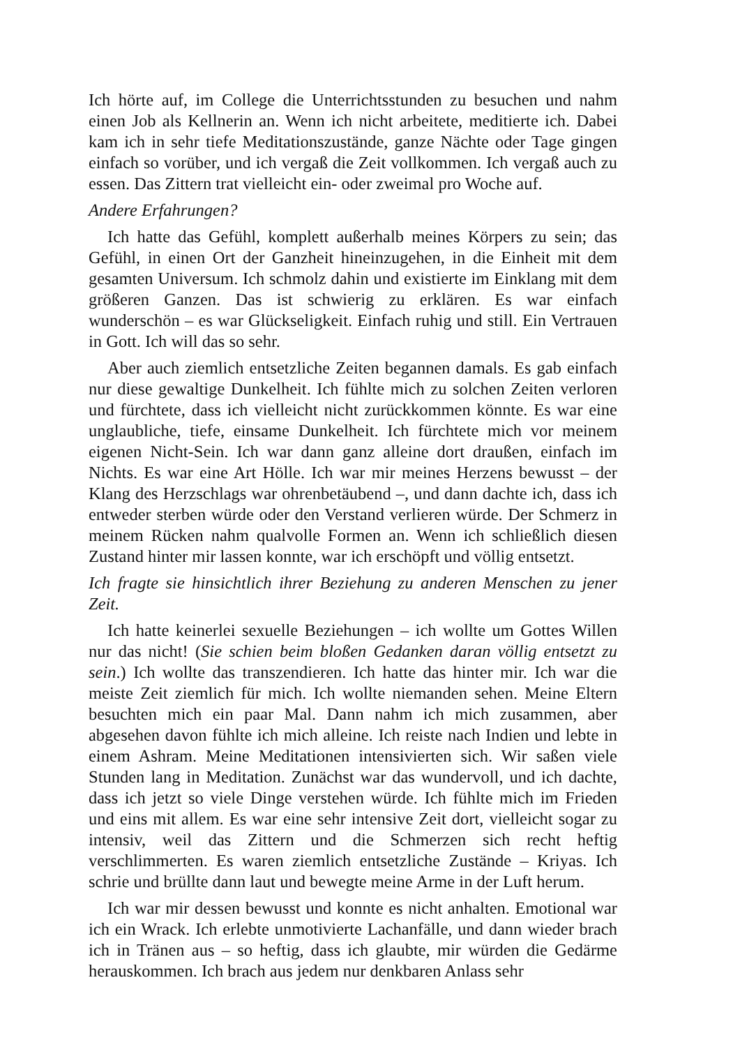Ich hörte auf, im College die Unterrichtsstunden zu besuchen und nahm einen Job als Kellnerin an. Wenn ich nicht arbeitete, meditierte ich. Dabei kam ich in sehr tiefe Meditationszustände, ganze Nächte oder Tage gingen einfach so vorüber, und ich vergaß die Zeit vollkommen. Ich vergaß auch zu essen. Das Zittern trat vielleicht ein- oder zweimal pro Woche auf.
Andere Erfahrungen?
Ich hatte das Gefühl, komplett außerhalb meines Körpers zu sein; das Gefühl, in einen Ort der Ganzheit hineinzugehen, in die Einheit mit dem gesamten Universum. Ich schmolz dahin und existierte im Einklang mit dem größeren Ganzen. Das ist schwierig zu erklären. Es war einfach wunderschön – es war Glückseligkeit. Einfach ruhig und still. Ein Vertrauen in Gott. Ich will das so sehr.
Aber auch ziemlich entsetzliche Zeiten begannen damals. Es gab einfach nur diese gewaltige Dunkelheit. Ich fühlte mich zu solchen Zeiten verloren und fürchtete, dass ich vielleicht nicht zurückkommen könnte. Es war eine unglaubliche, tiefe, einsame Dunkelheit. Ich fürchtete mich vor meinem eigenen Nicht-Sein. Ich war dann ganz alleine dort draußen, einfach im Nichts. Es war eine Art Hölle. Ich war mir meines Herzens bewusst – der Klang des Herzschlags war ohrenbetäubend –, und dann dachte ich, dass ich entweder sterben würde oder den Verstand verlieren würde. Der Schmerz in meinem Rücken nahm qualvolle Formen an. Wenn ich schließlich diesen Zustand hinter mir lassen konnte, war ich erschöpft und völlig entsetzt.
Ich fragte sie hinsichtlich ihrer Beziehung zu anderen Menschen zu jener Zeit.
Ich hatte keinerlei sexuelle Beziehungen – ich wollte um Gottes Willen nur das nicht! (Sie schien beim bloßen Gedanken daran völlig entsetzt zu sein.) Ich wollte das transzendieren. Ich hatte das hinter mir. Ich war die meiste Zeit ziemlich für mich. Ich wollte niemanden sehen. Meine Eltern besuchten mich ein paar Mal. Dann nahm ich mich zusammen, aber abgesehen davon fühlte ich mich alleine. Ich reiste nach Indien und lebte in einem Ashram. Meine Meditationen intensivierten sich. Wir saßen viele Stunden lang in Meditation. Zunächst war das wundervoll, und ich dachte, dass ich jetzt so viele Dinge verstehen würde. Ich fühlte mich im Frieden und eins mit allem. Es war eine sehr intensive Zeit dort, vielleicht sogar zu intensiv, weil das Zittern und die Schmerzen sich recht heftig verschlimmerten. Es waren ziemlich entsetzliche Zustände – Kriyas. Ich schrie und brüllte dann laut und bewegte meine Arme in der Luft herum.
Ich war mir dessen bewusst und konnte es nicht anhalten. Emotional war ich ein Wrack. Ich erlebte unmotivierte Lachanfälle, und dann wieder brach ich in Tränen aus – so heftig, dass ich glaubte, mir würden die Gedärme herauskommen. Ich brach aus jedem nur denkbaren Anlass sehr